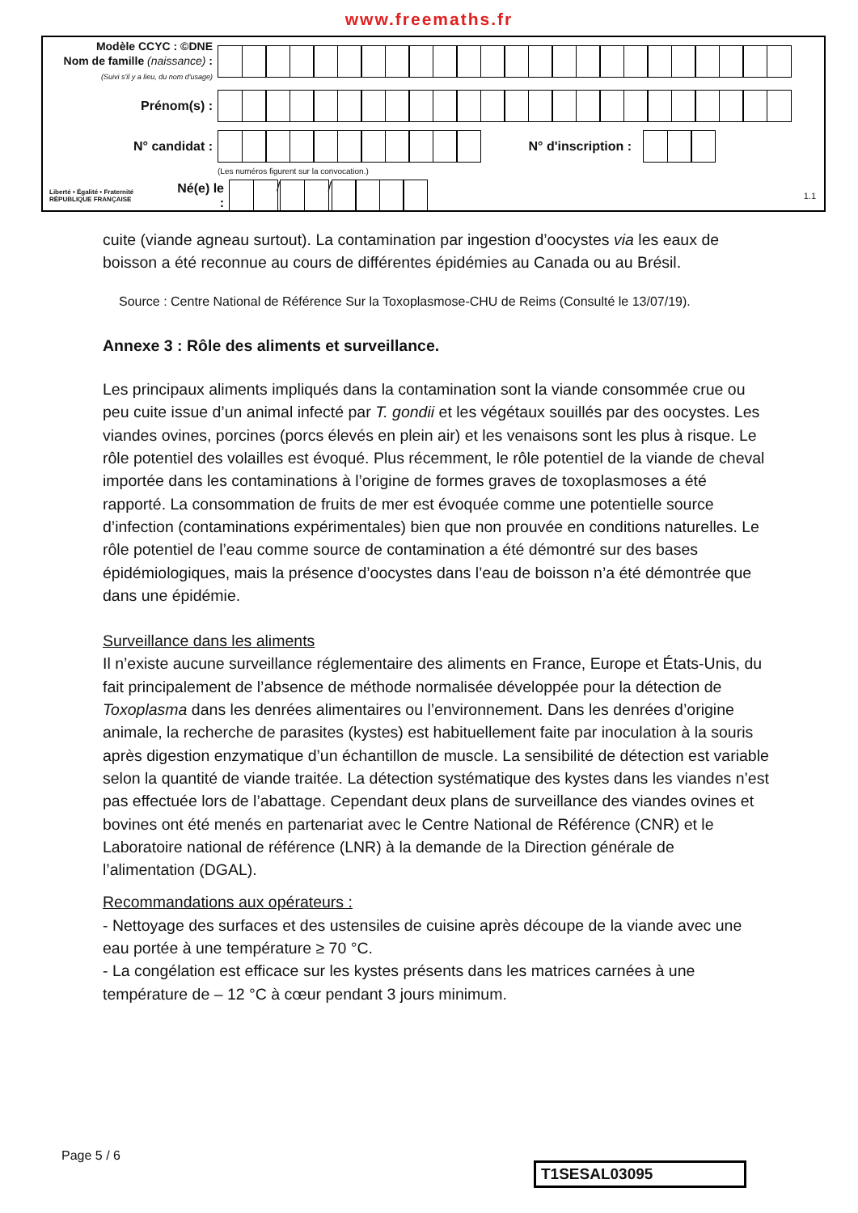www.freemaths.fr
Modèle CCYC : ©DNE
Nom de famille (naissance) :
(Suivi s'il y a lieu, du nom d'usage)
Prénom(s) :
N° candidat : N° d'inscription :
(Les numéros figurent sur la convocation.)
Liberté • Égalité • Fraternité
RÉPUBLIQUE FRANÇAISE
Né(e) le :
/ /
1.1
cuite (viande agneau surtout). La contamination par ingestion d’oocystes via les eaux de boisson a été reconnue au cours de différentes épidémies au Canada ou au Brésil.
Source : Centre National de Référence Sur la Toxoplasmose-CHU de Reims (Consulté le 13/07/19).
Annexe 3 : Rôle des aliments et surveillance.
Les principaux aliments impliqués dans la contamination sont la viande consommée crue ou peu cuite issue d’un animal infecté par T. gondii et les végétaux souillés par des oocystes. Les viandes ovines, porcines (porcs élevés en plein air) et les venaisons sont les plus à risque. Le rôle potentiel des volailles est évoqué. Plus récemment, le rôle potentiel de la viande de cheval importée dans les contaminations à l’origine de formes graves de toxoplasmoses a été rapporté. La consommation de fruits de mer est évoquée comme une potentielle source d’infection (contaminations expérimentales) bien que non prouvée en conditions naturelles. Le rôle potentiel de l’eau comme source de contamination a été démontré sur des bases épidémiologiques, mais la présence d’oocystes dans l’eau de boisson n’a été démontrée que dans une épidémie.
Surveillance dans les aliments
Il n’existe aucune surveillance réglementaire des aliments en France, Europe et États-Unis, du fait principalement de l’absence de méthode normalisée développée pour la détection de Toxoplasma dans les denrées alimentaires ou l’environnement. Dans les denrées d’origine animale, la recherche de parasites (kystes) est habituellement faite par inoculation à la souris après digestion enzymatique d’un échantillon de muscle. La sensibilité de détection est variable selon la quantité de viande traitée. La détection systématique des kystes dans les viandes n’est pas effectuée lors de l’abattage. Cependant deux plans de surveillance des viandes ovines et bovines ont été menés en partenariat avec le Centre National de Référence (CNR) et le Laboratoire national de référence (LNR) à la demande de la Direction générale de l’alimentation (DGAL).
Recommandations aux opérateurs :
- Nettoyage des surfaces et des ustensiles de cuisine après découpe de la viande avec une eau portée à une température ≥ 70 °C.
- La congélation est efficace sur les kystes présents dans les matrices carnées à une température de – 12 °C à cœur pendant 3 jours minimum.
Page 5 / 6
T1SESAL03095